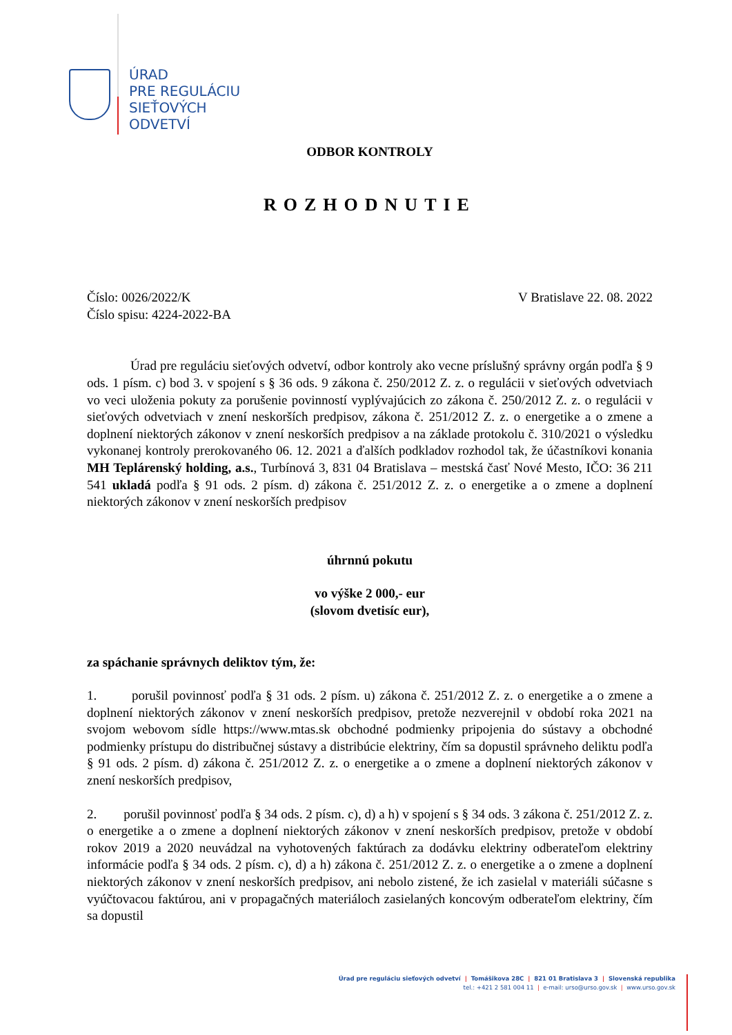ÚRAD
PRE REGULÁCIU
SIEŤOVÝCH
ODVETVÍ
ODBOR KONTROLY
ROZHODNUTIE
Číslo: 0026/2022/K
Číslo spisu: 4224-2022-BA V Bratislave 22. 08. 2022
Úrad pre reguláciu sieťových odvetví, odbor kontroly ako vecne príslušný správny orgán podľa § 9 ods. 1 písm. c) bod 3. v spojení s § 36 ods. 9 zákona č. 250/2012 Z. z. o regulácii v sieťových odvetviach vo veci uloženia pokuty za porušenie povinností vyplývajúcich zo zákona č. 250/2012 Z. z. o regulácii v sieťových odvetviach v znení neskorších predpisov, zákona č. 251/2012 Z. z. o energetike a o zmene a doplnení niektorých zákonov v znení neskorších predpisov a na základe protokolu č. 310/2021 o výsledku vykonanej kontroly prerokovaného 06. 12. 2021 a ďalších podkladov rozhodol tak, že účastníkovi konania MH Teplárenský holding, a.s., Turbínová 3, 831 04 Bratislava – mestská časť Nové Mesto, IČO: 36 211 541 ukladá podľa § 91 ods. 2 písm. d) zákona č. 251/2012 Z. z. o energetike a o zmene a doplnení niektorých zákonov v znení neskorších predpisov
úhrnnú pokutu
vo výške 2 000,- eur
(slovom dvetisíc eur),
za spáchanie správnych deliktov tým, že:
1. porušil povinnosť podľa § 31 ods. 2 písm. u) zákona č. 251/2012 Z. z. o energetike a o zmene a doplnení niektorých zákonov v znení neskorších predpisov, pretože nezverejnil v období roka 2021 na svojom webovom sídle https://www.mtas.sk obchodné podmienky pripojenia do sústavy a obchodné podmienky prístupu do distribučnej sústavy a distribúcie elektriny, čím sa dopustil správneho deliktu podľa § 91 ods. 2 písm. d) zákona č. 251/2012 Z. z. o energetike a o zmene a doplnení niektorých zákonov v znení neskorších predpisov,
2. porušil povinnosť podľa § 34 ods. 2 písm. c), d) a h) v spojení s § 34 ods. 3 zákona č. 251/2012 Z. z. o energetike a o zmene a doplnení niektorých zákonov v znení neskorších predpisov, pretože v období rokov 2019 a 2020 neuvádzal na vyhotovených faktúrach za dodávku elektriny odberateľom elektriny informácie podľa § 34 ods. 2 písm. c), d) a h) zákona č. 251/2012 Z. z. o energetike a o zmene a doplnení niektorých zákonov v znení neskorších predpisov, ani nebolo zistené, že ich zasielal v materiáli súčasne s vyúčtovacou faktúrou, ani v propagačných materiáloch zasielaných koncovým odberateľom elektriny, čím sa dopustil
Úrad pre reguláciu sieťových odvetví | Tomášikova 28C | 821 01 Bratislava 3 | Slovenská republika
tel.: +421 2 581 004 11 | e-mail: urso@urso.gov.sk | www.urso.gov.sk